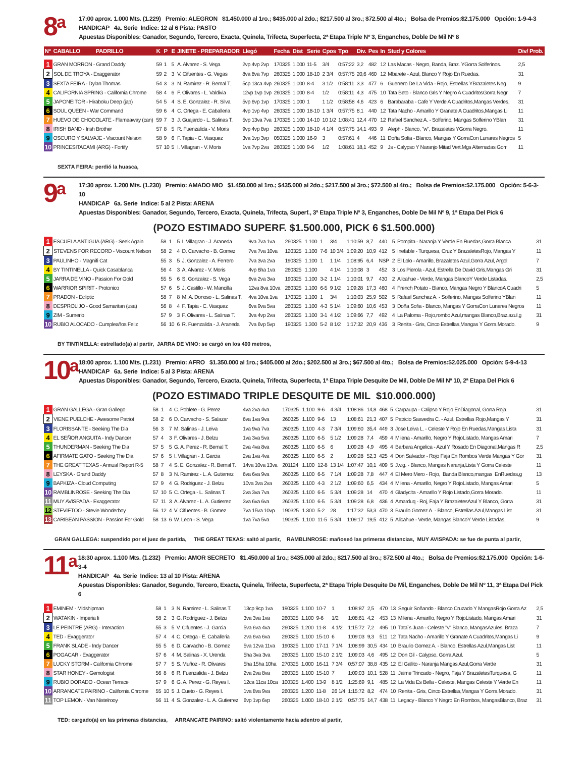8<sup>a</sup>
17:00 aprox. 1.000 Mts. (1.229) Premio: ALEGRON $1.450.000 al 1ro.; $435.000 al 2do.; $217.500 al 3ro.; $72.500 al 4to.; Bolsa de Premios:$2.175.000 Opción: 1-9-4-3
HANDICAP 4a. Serie Indice: 12 al 6 Pista: PASTO
Apuestas Disponibles: Ganador, Segundo, Tercero, Exacta, Quinela, Trifecta, Superfecta, 2ª Etapa Triple Nº 3, Enganches, Doble De Mil Nº 8
| Nº | CABALLO PADRILLO | K | P | E | JINETE - PREPARADOR | Llegó | Fecha | Dist | Serie | Cpos | Tpo | Div. | Pes | In | Stud y Colores | Div/ Prob. |
| --- | --- | --- | --- | --- | --- | --- | --- | --- | --- | --- | --- | --- | --- | --- | --- | --- |
| 1 | GRAN MORRON - Grand Daddy | 59 | 1 | 5 | A. Alvarez - S. Vega | 2vp 4vp 2vp | 170325 | 1.000 | 11-5 | 3/4 | 0:57:22 | 3,2 | 482 | 12 | Las Macas - Negro, Banda, Braz. YGorra Solferinos. | 2,5 |
| 2 | SOL DE TROYA - Exaggerator | 59 | 2 | 3 | V. Cifuentes - G. Vegas | 8va 8va 7vp | 260325 | 1.000 | 18-10 | 2 3/4 | 0:57:75 | 20,6 | 460 | 12 | Mbarete - Azul, Blanco Y Rojo En Ruedas. | 31 |
| 3 | SEXTA FEIRA - Dylan Thomas | 54 | 3 | 3 | N. Ramirez - R. Bernal T. | 5cp 13ca 4vp | 260325 | 1.000 | 8-4 | 3 1/2 | 0:58:11 | 3,3 | 477 | 6 | Guerrero De La Vida - Rojo, Estrellas YBrazaletes Neg | 9 |
| 4 | CALIFORNIA SPRING - California Chrome | 58 | 4 | 6 | F. Olivares - L. Valdivia | 12vp 1vp 1vp | 260325 | 1.000 | 8-4 | 1/2 | 0:58:11 | 4,3 | 475 | 10 | Tata Beto - Blanco Gris Y Negro A CuadritosGorra Negr | 7 |
| 5 | JAPONEITOR - Hiraboku Deep (jap) | 54 | 5 | 4 | S. E. Gonzalez - R. Silva | 5vp 6vp 1vp | 170325 | 1.000 | 1 | 1 1/2 | 0:58:58 | 4,6 | 423 | 6 | Barabaraba - Cafe Y Verde A Cuadritos,Mangas Verdes, | 31 |
| 6 | SOUL QUEEN - War Command | 59 | 6 | 4 | C. Ortega - E. Caballeria | 4vp 1vp 4vp | 260325 | 1.000 | 18-10 | 1 3/4 | 0:57:75 | 8,1 | 440 | 12 | Tata Nacho - Amarillo Y Granate A Cuadritos,Mangas Li | 11 |
| 7 | HUEVO DE CHOCOLATE - Flameaway (can) | 59 | 7 | 3 | J. Guajardo - L. Salinas T. | 5vp 13va 7va | 170325 | 1.100 | 14-10 | 10 1/2 | 1:08:41 | 12,4 | 470 | 12 | Rafael Sanchez A. - Solferino, Mangas Solferino YBlan | 31 |
| 8 | IRISH BAND - Irish Brother | 57 | 8 | 5 | R. Fuenzalida - V. Moris | 9vp 4vp 8vp | 260325 | 1.000 | 18-10 | 4 1/4 | 0:57:75 | 14,1 | 493 | 9 | Aleph - Blanco, "w", Brazaletes YGorra Negro. | 11 |
| 9 | OSCURO Y SALVAJE - Viscount Nelson | 58 | 9 | 6 | F. Tapia - C. Vasquez | 3va 1vp 3vp | 050325 | 1.000 | 16-9 | 3 | 0:57:61 | 4 | 446 | 11 | Doña Sofia - Blanco, Mangas Y GorraCon Lunares Negros | 5 |
| 10 | PRINCESITACAMI (ARG) - Fortify | 57 | 10 | 5 | I. Villagran - V. Moris | 1va 7vp 2va | 260325 | 1.100 | 9-6 | 1/2 | 1:08:61 | 18,1 | 452 | 9 | Js - Calypso Y Naranjo Mitad Vert.Mgs Alternadas Gorr | 11 |
SEXTA FEIRA: perdió la huasca,
9<sup>a</sup>
17:30 aprox. 1.200 Mts. (1.230) Premio: AMADO MIO $1.450.000 al 1ro.; $435.000 al 2do.; $217.500 al 3ro.; $72.500 al 4to.; Bolsa de Premios:$2.175.000 Opción: 5-6-3-10
HANDICAP 6a. Serie Indice: 5 al 2 Pista: ARENA
Apuestas Disponibles: Ganador, Segundo, Tercero, Exacta, Quinela, Trifecta, Superf., 3ª Etapa Triple Nº 3, Enganches, Doble De Mil Nº 9, 1ª Etapa Del Pick 6
(POZO ESTIMADO SUPERF. $1.500.000, PICK 6 $1.500.000)
| 1 | ESCUELA ANTIGUA (ARG) - Seek Again | 58 | 1 | 5 | I. Villagran - J. Araneda | 9va 7va 1va | 260325 | 1.100 | 1 | 3/4 | 1:10:59 | 8,7 | 440 | 5 | Pompita - Naranja Y Verde En Ruedas,Gorra Blanca. | 31 |
| 2 | STEVENS FOR RECORD - Viscount Nelson | 58 | 2 | 4 | D. Carvacho - B. Gomez | 7va 7va 10va | 120325 | 1.100 | 7-6 | 10 3/4 | 1:09:20 | 10,9 | 412 | 5 | Inefable - Turquesa, Cruz Y BrazaletesRojo, Mangas Y | 11 |
| 3 | PAULINHO - Magnifi Cat | 55 | 3 | 5 | J. Gonzalez - A. Ferrero | 7va 3va 2va | 190325 | 1.100 | 1 | 1 1/4 | 1:08:95 | 6,4 | NSP | 2 | El Lolo - Amarillo, Brazaletes Azul,Gorra Azul, Argol | 7 |
| 4 | BY TINTINELLA - Quick Casablanca | 56 | 4 | 3 | A. Alvarez - V. Moris | 4vp 6ha 1va | 260325 | 1.100 | | 4 1/4 | 1:10:08 | 3 | 452 | 3 | Los Pierola - Azul, Estrella De David Gris,Mangas Gri | 31 |
| 5 | JARRA DE VINO - Passion For Gold | 55 | 5 | 6 | S. Gonzalez - S. Vega | 6va 2va 3va | 190325 | 1.100 | 3-2 | 1 1/4 | 1:10:01 | 9,7 | 430 | 2 | Alicahue - Verde, Mangas BlancoY Verde Listadas. | 2,5 |
| 6 | WARRIOR SPIRIT - Protonico | 57 | 6 | 5 | J. Castillo - W. Mancilla | 12va 8va 10va | 260325 | 1.100 | 6-5 | 9 1/2 | 1:09:28 | 17,3 | 460 | 4 | French Potato - Blanco, Mangas Negro Y BlancoA Cuadri | 5 |
| 7 | PRADON - Ecliptic | 58 | 7 | 8 | M. A. Donoso - L. Salinas T. | 4va 10va 1va | 170325 | 1.100 | 1 | 3/4 | 1:10:03 | 25,9 | 502 | 5 | Rafael Sanchez A. - Solferino, Mangas Solferino YBlan | 11 |
| 8 | DESPROLIJO - Good Samaritan (usa) | 56 | 8 | 4 | F. Tapia - C. Vasquez | 6va 9va 5va | 260325 | 1.100 | 4-3 | 5 1/4 | 1:09:60 | 10,6 | 453 | 3 | Doña Sofia - Blanco, Mangas Y GorraCon Lunares Negros | 11 |
| 9 | ZIM - Sumerio | 57 | 9 | 3 | F. Olivares - L. Salinas T. | 3va 4vp 2va | 260325 | 1.100 | 3-1 | 4 1/2 | 1:09:66 | 7,7 | 492 | 4 | La Paloma - Rojo,rombo Azul,mangas Blanco,Braz.azul,g | 31 |
| 10 | RUBIO ALOCADO - Cumpleaños Feliz | 56 | 10 | 6 | R. Fuenzalida - J. Araneda | 7va 6vp 5vp | 190325 | 1.300 | 5-2 | 8 1/2 | 1:17:32 | 20,9 | 436 | 3 | Renita - Gris, Cinco Estrellas,Mangas Y Gorra Morado. | 9 |
BY TINTINELLA: estrellado(a) al partir, JARRA DE VINO: se cargó en los 400 metros,
10<sup>a</sup>
18:00 aprox. 1.100 Mts. (1.231) Premio: AFRO $1.350.000 al 1ro.; $405.000 al 2do.; $202.500 al 3ro.; $67.500 al 4to.; Bolsa de Premios:$2.025.000 Opción: 5-9-4-13
HANDICAP 6a. Serie Indice: 5 al 3 Pista: ARENA
Apuestas Disponibles: Ganador, Segundo, Tercero, Exacta, Quinela, Trifecta, Superfecta, 1ª Etapa Triple Desquite De Mil, Doble De Mil Nº 10, 2ª Etapa Del Pick 6
(POZO ESTIMADO TRIPLE DESQUITE DE MIL $10.000.000)
| 1 | GRAN GALLEGA - Gran Gallego | 58 | 1 | 4 | C. Poblete - G. Perez | 4va 2va 4va | 170325 | 1.100 | 9-6 | 4 3/4 | 1:08:86 | 14,8 | 468 | 5 | Carpaupa - Calipso Y Rojo EnDiagonal, Gorra Roja. | 31 |
| 2 | VIENE PUELCHE - Awesome Patriot | 58 | 2 | 6 | D. Carvacho - S. Salazar | 6va 1va 9va | 260325 | 1.100 | 9-6 | 13 | 1:08:61 | 21,3 | 407 | 5 | Patricio Saavedra C. - Azul, Estrellas Rojo,Mangas Y | 31 |
| 3 | FLORISSANTE - Seeking The Dia | 56 | 3 | 7 | M. Salinas - J. Leiva | 1va 9va 7va | 260325 | 1.100 | 4-3 | 7 3/4 | 1:09:60 | 35,4 | 449 | 3 | Jose Leiva L. - Celeste Y Rojo En Ruedas,Mangas Lista | 31 |
| 4 | EL SEÑOR ANGUITA - Indy Dancer | 57 | 4 | 3 | F. Olivares - J. Belzu | 1va 3va 5va | 260325 | 1.100 | 6-5 | 5 1/2 | 1:09:28 | 7,4 | 459 | 4 | Milena - Amarillo, Negro Y RojoListado, Mangas Amari | 7 |
| 5 | THUNDERMAN - Seeking The Dia | 57 | 5 | 5 | G. A. Perez - R. Bernal T. | 2va 4va 8va | 260325 | 1.100 | 6-5 | 6 | 1:09:28 | 4,9 | 495 | 4 | Barbara Angelica - Azul Y Rosado En Diagonal,Mangas R | 2,5 |
| 6 | AFIRMATE GATO - Seeking The Dia | 57 | 6 | 5 | I. Villagran - J. Garcia | 2va 1va 4va | 260325 | 1.100 | 6-5 | 2 | 1:09:28 | 52,3 | 425 | 4 | Don Salvador - Rojo Faja En Rombos Verde Mangas Y Gor | 31 |
| 7 | THE GREAT TEXAS - Annual Report R-5 | 58 | 7 | 4 | S. E. Gonzalez - R. Bernal T. | 14va 10va 13va | 201124 | 1.100 | 12-8 | 13 1/4 | 1:07:47 | 10,1 | 409 | 5 | J.v.g. - Blanco, Mangas Naranja,Lista Y Gorra Celeste | 11 |
| 8 | LEYSKA - Grand Daddy | 57 | 8 | 3 | N. Ramirez - L. A. Gutierrez | 6va 6va 9va | 260325 | 1.100 | 6-5 | 7 1/4 | 1:09:28 | 7,8 | 447 | 4 | El Mero Mero - Rojo, Banda Blanco,mangas EnRuedas,g | 13 |
| 9 | BAPKIZA - Cloud Computing | 57 | 9 | 4 | G. Rodriguez - J. Belzu | 10va 3va 2va | 260325 | 1.100 | 4-3 | 2 1/2 | 1:09:60 | 6,5 | 434 | 4 | Milena - Amarillo, Negro Y RojoListado, Mangas Amari | 5 |
| 10 | RAMBLINROSE - Seeking The Dia | 57 | 10 | 5 | C. Ortega - L. Salinas T. | 2va 3va 7va | 260325 | 1.100 | 6-5 | 5 3/4 | 1:09:28 | 14 | 470 | 4 | Gladycita - Amarillo Y Rojo Listado,Gorra Morado. | 11 |
| 11 | MUY AVISPADA - Exaggerator | 57 | 11 | 3 | A. Alvarez - L. A. Gutierrez | 3va 6va 6va | 260325 | 1.100 | 6-5 | 5 3/4 | 1:09:28 | 6,8 | 436 | 4 | Amarduq - Roj, Faja Y BrazaletesAzul Y Blanco, Gorra | 31 |
| 12 | STEVIETOO - Stevie Wonderboy | 56 | 12 | 4 | V. Cifuentes - B. Gomez | 7va 15va 10vp | 190325 | 1.300 | 5-2 | 28 | 1:17:32 | 53,3 | 470 | 3 | Braulio Gomez A. - Blanco, Estrellas Azul,Mangas List | 31 |
| 13 | CARIBEAN PASSION - Passion For Gold | 58 | 13 | 6 | W. Leon - S. Vega | 1va 7va 5va | 190325 | 1.100 | 11-5 | 5 3/4 | 1:09:17 | 19,5 | 412 | 5 | Alicahue - Verde, Mangas BlancoY Verde Listadas. | 9 |
GRAN GALLEGA: suspendido por el juez de partida, THE GREAT TEXAS: saltó al partir, RAMBLINROSE: mañoseó las primeras distancias, MUY AVISPADA: se fue de punta al partir,
11<sup>a</sup>
18:30 aprox. 1.100 Mts. (1.232) Premio: AMOR SECRETO $1.450.000 al 1ro.; $435.000 al 2do.; $217.500 al 3ro.; $72.500 al 4to.; Bolsa de Premios:$2.175.000 Opción: 1-6-3-4
HANDICAP 4a. Serie Indice: 13 al 10 Pista: ARENA
Apuestas Disponibles: Ganador, Segundo, Tercero, Exacta, Quinela, Trifecta, Superfecta, 2ª Etapa Triple Desquite De Mil, Enganches, Doble De Mil Nº 11, 3ª Etapa Del Pick 6
| 1 | EMINEM - Midshipman | 58 | 1 | 3 | N. Ramirez - L. Salinas T. | 13cp 9cp 1va | 190325 | 1.100 | 10-7 | 1 | 1:08:87 | 2,5 | 470 | 13 | Seguir Soñando - Blanco Cruzado Y MangasRojo Gorra Az | 2,5 |
| 2 | WATAKIN - Imperia Ii | 58 | 2 | 3 | G. Rodriguez - J. Belzu | 3va 3va 1va | 260325 | 1.100 | 9-6 | 1/2 | 1:08:61 | 4,2 | 453 | 13 | Milena - Amarillo, Negro Y RojoListado, Mangas Amari | 31 |
| 3 | LE PEINTRE (ARG) - Interaction | 55 | 3 | 5 | V. Cifuentes - J. Garcia | 5va 6va 4va | 260325 | 1.200 | 11-8 | 4 1/2 | 1:15:72 | 7,2 | 495 | 10 | Tata`s Juan - Celeste "v" Blanco, MangasAzules, Braza | 7 |
| 4 | TED - Exaggerator | 57 | 4 | 4 | C. Ortega - E. Caballeria | 2va 6va 6va | 260325 | 1.100 | 15-10 | 6 | 1:09:03 | 9,3 | 511 | 12 | Tata Nacho - Amarillo Y Granate A Cuadritos,Mangas Li | 9 |
| 5 | FRANK SLADE - Indy Dancer | 55 | 5 | 6 | D. Carvacho - B. Gomez | 5va 12va 11va | 190325 | 1.100 | 17-11 | 7 1/4 | 1:08:99 | 30,5 | 434 | 10 | Braulio Gomez A. - Blanco, Estrellas Azul,Mangas List | 11 |
| 6 | POGACAR - Exaggerator | 57 | 6 | 4 | M. Salinas - X. Urenda | 5ha 3va 3va | 260325 | 1.100 | 15-10 | 2 1/2 | 1:09:03 | 4,6 | 495 | 12 | Don Gil - Calypso, Gorra Azul. | 5 |
| 7 | LUCKY STORM - California Chrome | 57 | 7 | 5 | S. Muñoz - R. Olivares | 5ha 15ha 10ha | 270325 | 1.000 | 16-11 | 7 3/4 | 0:57:07 | 38,8 | 435 | 12 | El Gallito - Naranja Mangas Azul,Gorra Verde | 31 |
| 8 | STAR HONEY - Gemologist | 56 | 8 | 6 | R. Fuenzalida - J. Belzu | 2va 2va 8va | 260325 | 1.100 | 15-10 | 7 | 1:09:03 | 10,1 | 528 | 11 | Jaime Trincado - Negro, Faja Y BrazaletesTurquesa, G | 11 |
| 9 | RUBIO DORADO - Ocean Terrace | 57 | 9 | 6 | G. A. Perez - G. Reyes I. | 12ca 11ca 10ca | 100325 | 1.400 | 13-9 | 8 1/2 | 1:25:69 | 9,1 | 485 | 12 | La Vida Es Bella - Celeste, Mangas Celeste Y Verde En | 11 |
| 10 | ARRANCATE PAIRINO - California Chrome | 55 | 10 | 5 | J. Cueto - G. Reyes I. | 1va 8va 9va | 260325 | 1.200 | 11-8 | 26 1/4 | 1:15:72 | 8,2 | 474 | 10 | Renita - Gris, Cinco Estrellas,Mangas Y Gorra Morado. | 31 |
| 11 | TOP LEMON - Van Nistelrooy | 56 | 11 | 4 | S. Gonzalez - L. A. Gutierrez | 6vp 1vp 6vp | 260325 | 1.000 | 18-10 | 2 1/2 | 0:57:75 | 14,7 | 438 | 11 | Legacy - Blanco Y Negro En Rombos, MangasBlanco, Braz | 31 |
TED: cargado(a) en las primeras distancias, ARRANCATE PAIRINO: saltó violentamente hacia adentro al partir,